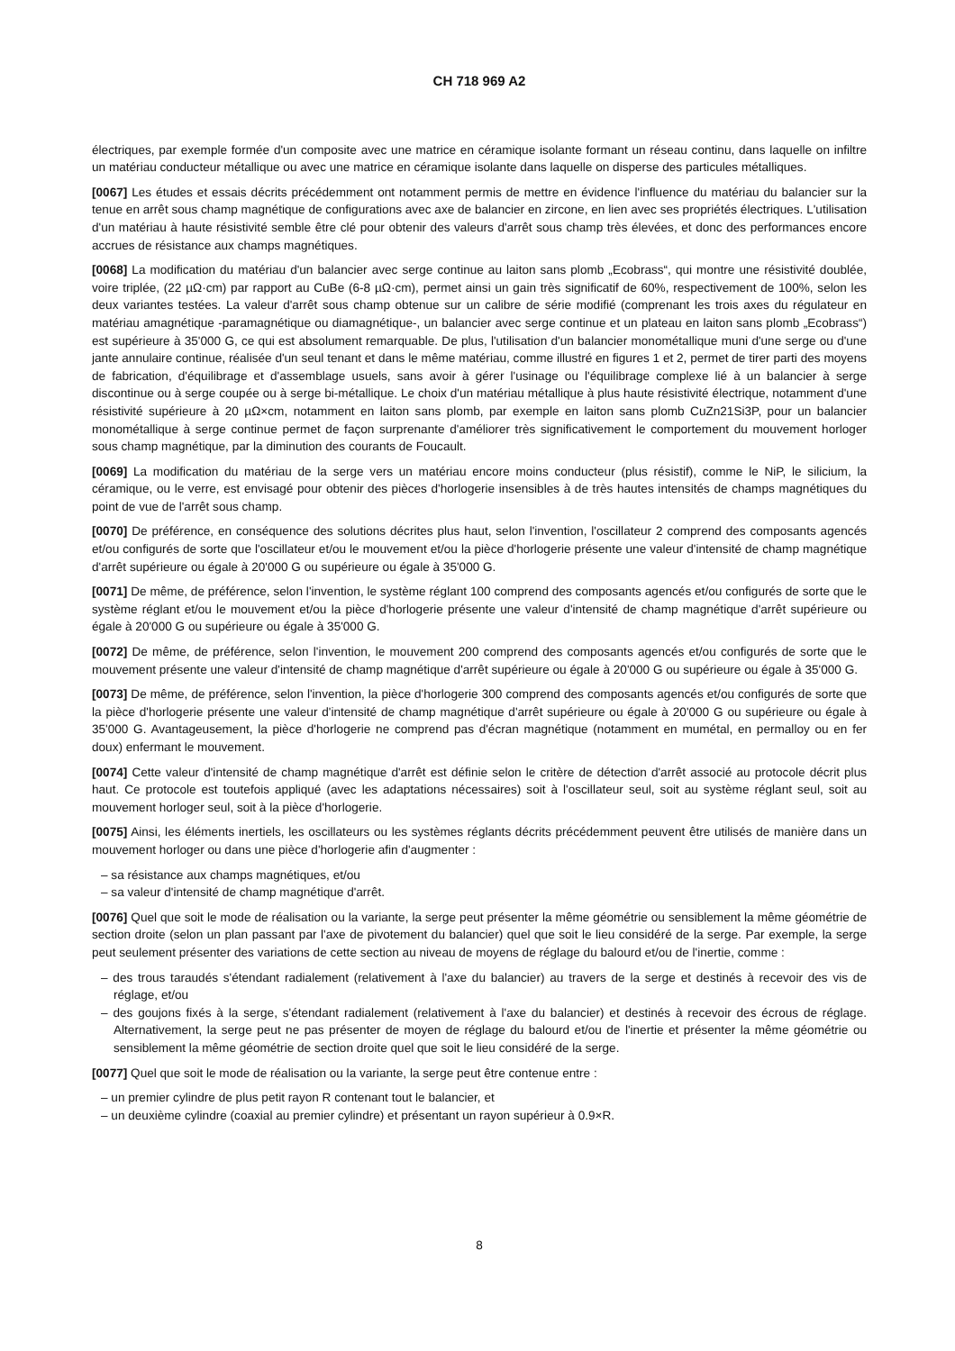CH 718 969 A2
électriques, par exemple formée d'un composite avec une matrice en céramique isolante formant un réseau continu, dans laquelle on infiltre un matériau conducteur métallique ou avec une matrice en céramique isolante dans laquelle on disperse des particules métalliques.
[0067] Les études et essais décrits précédemment ont notamment permis de mettre en évidence l'influence du matériau du balancier sur la tenue en arrêt sous champ magnétique de configurations avec axe de balancier en zircone, en lien avec ses propriétés électriques. L'utilisation d'un matériau à haute résistivité semble être clé pour obtenir des valeurs d'arrêt sous champ très élevées, et donc des performances encore accrues de résistance aux champs magnétiques.
[0068] La modification du matériau d'un balancier avec serge continue au laiton sans plomb „Ecobrass“, qui montre une résistivité doublée, voire triplée, (22 µΩ·cm) par rapport au CuBe (6-8 µΩ·cm), permet ainsi un gain très significatif de 60%, respectivement de 100%, selon les deux variantes testées. La valeur d'arrêt sous champ obtenue sur un calibre de série modifié (comprenant les trois axes du régulateur en matériau amagnétique -paramagnétique ou diamagnétique-, un balancier avec serge continue et un plateau en laiton sans plomb „Ecobrass“) est supérieure à 35'000 G, ce qui est absolument remarquable. De plus, l'utilisation d'un balancier monométallique muni d'une serge ou d'une jante annulaire continue, réalisée d'un seul tenant et dans le même matériau, comme illustré en figures 1 et 2, permet de tirer parti des moyens de fabrication, d'équilibrage et d'assemblage usuels, sans avoir à gérer l'usinage ou l'équilibrage complexe lié à un balancier à serge discontinue ou à serge coupée ou à serge bi-métallique. Le choix d'un matériau métallique à plus haute résistivité électrique, notamment d'une résistivité supérieure à 20 µΩ×cm, notamment en laiton sans plomb, par exemple en laiton sans plomb CuZn21Si3P, pour un balancier monométallique à serge continue permet de façon surprenante d'améliorer très significativement le comportement du mouvement horloger sous champ magnétique, par la diminution des courants de Foucault.
[0069] La modification du matériau de la serge vers un matériau encore moins conducteur (plus résistif), comme le NiP, le silicium, la céramique, ou le verre, est envisagé pour obtenir des pièces d'horlogerie insensibles à de très hautes intensités de champs magnétiques du point de vue de l'arrêt sous champ.
[0070] De préférence, en conséquence des solutions décrites plus haut, selon l'invention, l'oscillateur 2 comprend des composants agencés et/ou configurés de sorte que l'oscillateur et/ou le mouvement et/ou la pièce d'horlogerie présente une valeur d'intensité de champ magnétique d'arrêt supérieure ou égale à 20'000 G ou supérieure ou égale à 35'000 G.
[0071] De même, de préférence, selon l'invention, le système réglant 100 comprend des composants agencés et/ou configurés de sorte que le système réglant et/ou le mouvement et/ou la pièce d'horlogerie présente une valeur d'intensité de champ magnétique d'arrêt supérieure ou égale à 20'000 G ou supérieure ou égale à 35'000 G.
[0072] De même, de préférence, selon l'invention, le mouvement 200 comprend des composants agencés et/ou configurés de sorte que le mouvement présente une valeur d'intensité de champ magnétique d'arrêt supérieure ou égale à 20'000 G ou supérieure ou égale à 35'000 G.
[0073] De même, de préférence, selon l'invention, la pièce d'horlogerie 300 comprend des composants agencés et/ou configurés de sorte que la pièce d'horlogerie présente une valeur d'intensité de champ magnétique d'arrêt supérieure ou égale à 20'000 G ou supérieure ou égale à 35'000 G. Avantageusement, la pièce d'horlogerie ne comprend pas d'écran magnétique (notamment en mumétal, en permalloy ou en fer doux) enfermant le mouvement.
[0074] Cette valeur d'intensité de champ magnétique d'arrêt est définie selon le critère de détection d'arrêt associé au protocole décrit plus haut. Ce protocole est toutefois appliqué (avec les adaptations nécessaires) soit à l'oscillateur seul, soit au système réglant seul, soit au mouvement horloger seul, soit à la pièce d'horlogerie.
[0075] Ainsi, les éléments inertiels, les oscillateurs ou les systèmes réglants décrits précédemment peuvent être utilisés de manière dans un mouvement horloger ou dans une pièce d'horlogerie afin d'augmenter :
– sa résistance aux champs magnétiques, et/ou
– sa valeur d'intensité de champ magnétique d'arrêt.
[0076] Quel que soit le mode de réalisation ou la variante, la serge peut présenter la même géométrie ou sensiblement la même géométrie de section droite (selon un plan passant par l'axe de pivotement du balancier) quel que soit le lieu considéré de la serge. Par exemple, la serge peut seulement présenter des variations de cette section au niveau de moyens de réglage du balourd et/ou de l'inertie, comme :
– des trous taraudés s'étendant radialement (relativement à l'axe du balancier) au travers de la serge et destinés à recevoir des vis de réglage, et/ou
– des goujons fixés à la serge, s'étendant radialement (relativement à l'axe du balancier) et destinés à recevoir des écrous de réglage. Alternativement, la serge peut ne pas présenter de moyen de réglage du balourd et/ou de l'inertie et présenter la même géométrie ou sensiblement la même géométrie de section droite quel que soit le lieu considéré de la serge.
[0077] Quel que soit le mode de réalisation ou la variante, la serge peut être contenue entre :
– un premier cylindre de plus petit rayon R contenant tout le balancier, et
– un deuxième cylindre (coaxial au premier cylindre) et présentant un rayon supérieur à 0.9×R.
8